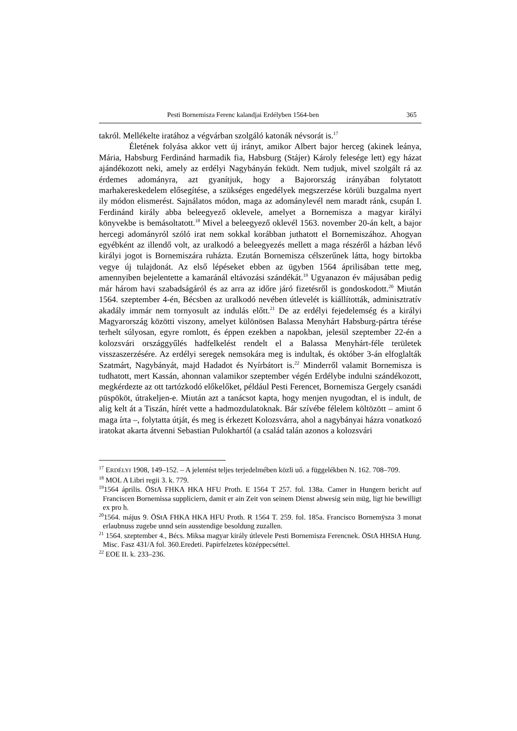Pesti Bornemisza Ferenc kalandjai Erdélyben 1564-ben 365
takról. Mellékelte iratához a végvárban szolgáló katonák névsorát is.<sup>17</sup>
Életének folyása akkor vett új irányt, amikor Albert bajor herceg (akinek leánya, Mária, Habsburg Ferdinánd harmadik fia, Habsburg (Stájer) Károly felesége lett) egy házat ajándékozott neki, amely az erdélyi Nagybányán feküdt. Nem tudjuk, mivel szolgált rá az érdemes adományra, azt gyanítjuk, hogy a Bajorország irányában folytatott marhakereskedelem elősegítése, a szükséges engedélyek megszerzése körüli buzgalma nyert ily módon elismerést. Sajnálatos módon, maga az adománylevél nem maradt ránk, csupán I. Ferdinánd király abba beleegyező oklevele, amelyet a Bornemisza a magyar királyi könyvekbe is bemásoltatott.<sup>18</sup> Mivel a beleegyező oklevél 1563. november 20-án kelt, a bajor hercegi adományról szóló irat nem sokkal korábban juthatott el Bornemiszához. Ahogyan egyébként az illendő volt, az uralkodó a beleegyezés mellett a maga részéről a házban lévő királyi jogot is Bornemiszára ruházta. Ezután Bornemisza célszerűnek látta, hogy birtokba vegye új tulajdonát. Az első lépéseket ebben az ügyben 1564 áprilisában tette meg, amennyiben bejelentette a kamaránál eltávozási szándékát.<sup>19</sup> Ugyanazon év májusában pedig már három havi szabadságáról és az arra az időre járó fizetésről is gondoskodott.<sup>20</sup> Miután 1564. szeptember 4-én, Bécsben az uralkodó nevében útlevelét is kiállították, adminisztratív akadály immár nem tornyosult az indulás előtt.<sup>21</sup> De az erdélyi fejedelemség és a királyi Magyarország közötti viszony, amelyet különösen Balassa Menyhárt Habsburg-pártra térése terhelt súlyosan, egyre romlott, és éppen ezekben a napokban, jelesül szeptember 22-én a kolozsvári országgyűlés hadfelkelést rendelt el a Balassa Menyhárt-féle területek visszaszerzésére. Az erdélyi seregek nemsokára meg is indultak, és október 3-án elfoglalták Szatmárt, Nagybányát, majd Hadadot és Nyírbátort is.<sup>22</sup> Minderről valamit Bornemisza is tudhatott, mert Kassán, ahonnan valamikor szeptember végén Erdélybe indulni szándékozott, megkérdezte az ott tartózkodó előkelőket, például Pesti Ferencet, Bornemisza Gergely csanádi püspököt, útrakeljen-e. Miután azt a tanácsot kapta, hogy menjen nyugodtan, el is indult, de alig kelt át a Tiszán, hírét vette a hadmozdulatoknak. Bár szívébe félelem költözött – amint ő maga írta –, folytatta útját, és meg is érkezett Kolozsvárra, ahol a nagybányai házra vonatkozó iratokat akarta átvenni Sebastian Pulokhartól (a család talán azonos a kolozsvári
<sup>17</sup> ERDÉLYI 1908, 149–152. – A jelentést teljes terjedelmében közli uő. a függelékben N. 162. 708–709.
<sup>18</sup> MOL A Libri regii 3. k. 779.
<sup>19</sup> 1564 április. ÖStA FHKA HKA HFU Proth. E 1564 T 257. fol. 138a. Camer in Hungern bericht auf Franciscen Bornemissa suppliciern, damit er ain Zeit von seinem Dienst abwesig sein müg, ligt hie bewilligt ex pro h.
<sup>20</sup> 1564. május 9. ÖStA FHKA HKA HFU Proth. R 1564 T. 259. fol. 185a. Francisco Bornemÿsza 3 monat erlaubnuss zugebe unnd sein ausstendige besoldung zuzallen.
<sup>21</sup> 1564. szeptember 4., Bécs. Miksa magyar király útlevele Pesti Bornemisza Ferencnek. ÖStA HHStA Hung. Misc. Fasz 431/A fol. 360.Eredeti. Papírfelzetes középpecséttel.
<sup>22</sup> EOE II. k. 233–236.